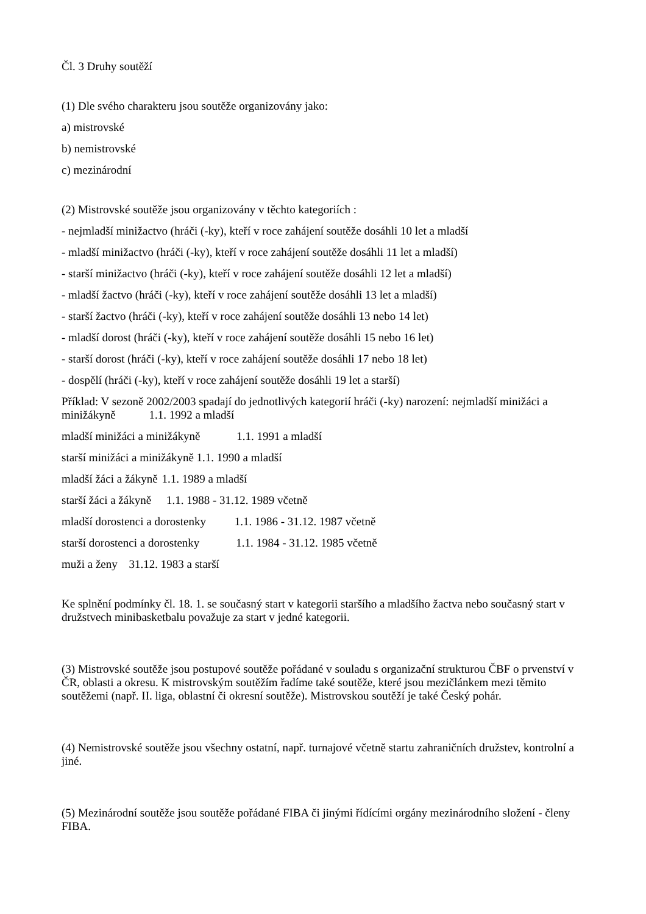Čl. 3 Druhy soutěží
(1) Dle svého charakteru jsou soutěže organizovány jako:
a) mistrovské
b) nemistrovské
c) mezinárodní
(2) Mistrovské soutěže jsou organizovány v těchto kategoriích :
- nejmladší minižactvo (hráči (-ky), kteří v roce zahájení soutěže dosáhli 10 let a mladší
- mladší minižactvo (hráči (-ky), kteří v roce zahájení soutěže dosáhli 11 let a mladší)
- starší minižactvo (hráči (-ky), kteří v roce zahájení soutěže dosáhli 12 let a mladší)
- mladší žactvo (hráči (-ky), kteří v roce zahájení soutěže dosáhli 13 let a mladší)
- starší žactvo (hráči (-ky), kteří v roce zahájení soutěže dosáhli 13 nebo 14 let)
- mladší dorost (hráči (-ky), kteří v roce zahájení soutěže dosáhli 15 nebo 16 let)
- starší dorost (hráči (-ky), kteří v roce zahájení soutěže dosáhli 17 nebo 18 let)
- dospělí (hráči (-ky), kteří v roce zahájení soutěže dosáhli 19 let a starší)
Příklad: V sezoně 2002/2003 spadají do jednotlivých kategorií hráči (-ky) narození: nejmladší minižáci a minižákyně 1.1. 1992 a mladší
mladší minižáci a minižákyně 1.1. 1991 a mladší
starší minižáci a minižákyně 1.1. 1990 a mladší
mladší žáci a žákyně 1.1. 1989 a mladší
starší žáci a žákyně 1.1. 1988 - 31.12. 1989 včetně
mladší dorostenci a dorostenky 1.1. 1986 - 31.12. 1987 včetně
starší dorostenci a dorostenky 1.1. 1984 - 31.12. 1985 včetně
muži a ženy 31.12. 1983 a starší
Ke splnění podmínky čl. 18. 1. se současný start v kategorii staršího a mladšího žactva nebo současný start v družstvech minibasketbalu považuje za start v jedné kategorii.
(3) Mistrovské soutěže jsou postupové soutěže pořádané v souladu s organizační strukturou ČBF o prvenství v ČR, oblasti a okresu. K mistrovským soutěžím řadíme také soutěže, které jsou mezičlánkem mezi těmito soutěžemi (např. II. liga, oblastní či okresní soutěže). Mistrovskou soutěží je také Český pohár.
(4) Nemistrovské soutěže jsou všechny ostatní, např. turnajové včetně startu zahraničních družstev, kontrolní a jiné.
(5) Mezinárodní soutěže jsou soutěže pořádané FIBA či jinými řídícími orgány mezinárodního složení - členy FIBA.